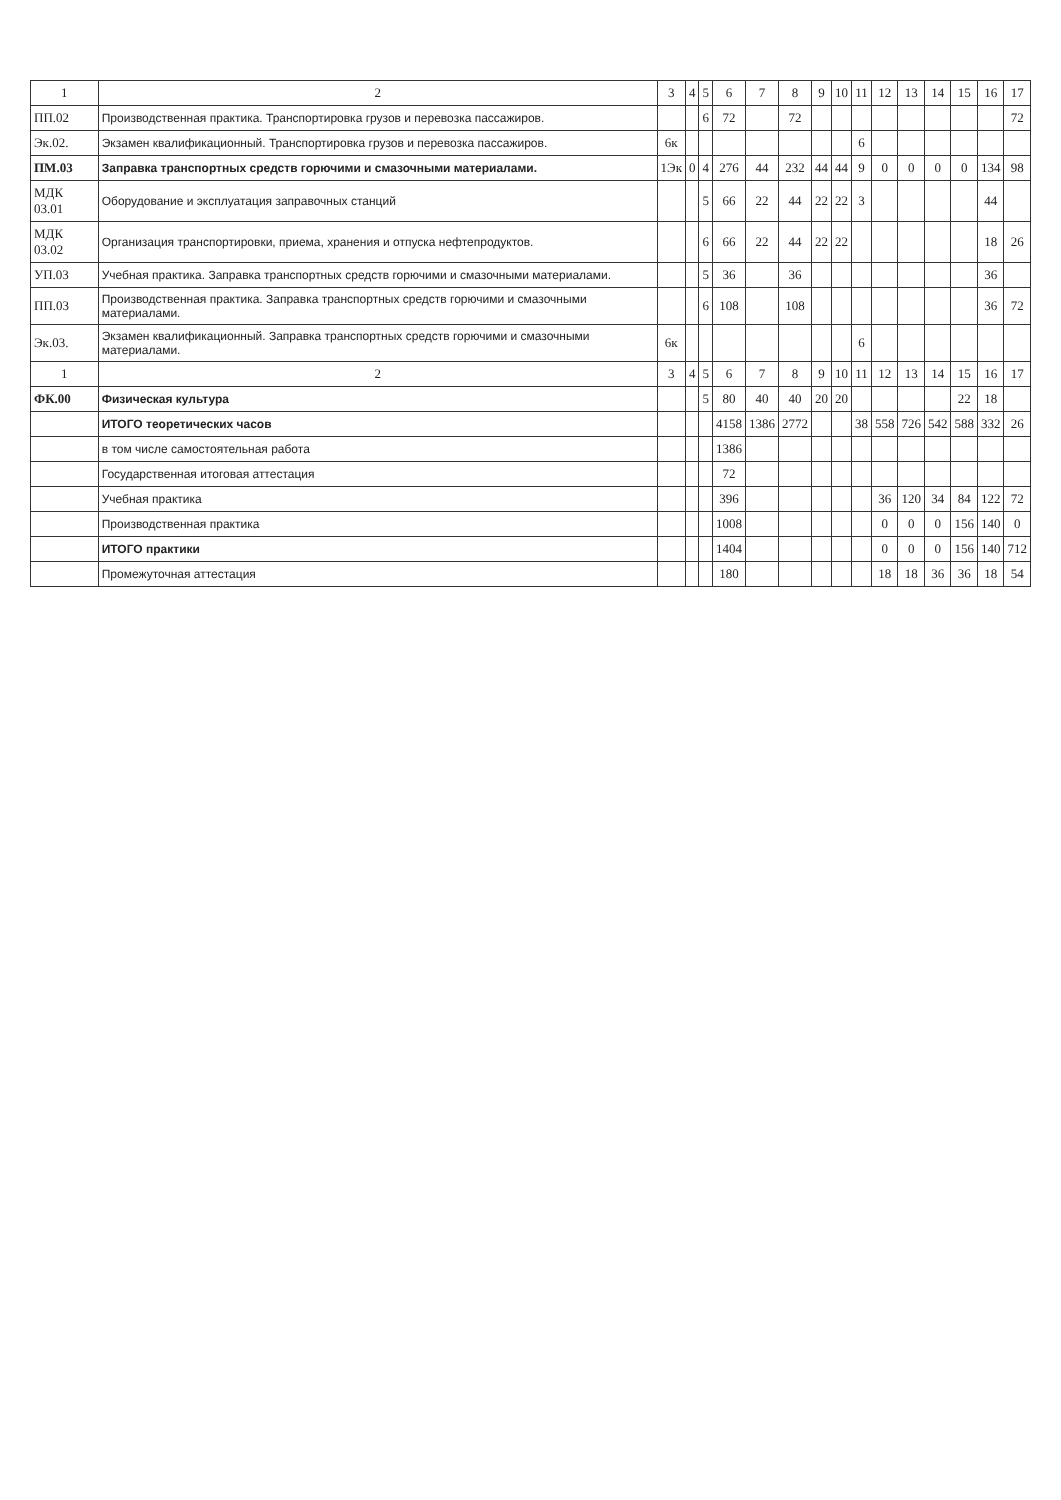| 1 | 2 | 3 | 4 | 5 | 6 | 7 | 8 | 9 | 10 | 11 | 12 | 13 | 14 | 15 | 16 | 17 |
| --- | --- | --- | --- | --- | --- | --- | --- | --- | --- | --- | --- | --- | --- | --- | --- | --- |
| ПП.02 | Производственная практика. Транспортировка грузов и перевозка пассажиров. | | | 6 | 72 | | 72 | | | | | | | | | 72 |
| Эк.02. | Экзамен квалификационный. Транспортировка грузов и перевозка пассажиров. | 6к | | | | | | | | 6 | | | | | | |
| ПМ.03 | Заправка транспортных средств горючими и смазочными материалами. | 1Эк | 0 | 4 | 276 | 44 | 232 | 44 | 44 | 9 | 0 | 0 | 0 | 0 | 134 | 98 |
| МДК 03.01 | Оборудование и эксплуатация заправочных станций | | | 5 | 66 | 22 | 44 | 22 | 22 | 3 | | | | | 44 | |
| МДК 03.02 | Организация транспортировки, приема, хранения и отпуска нефтепродуктов. | | | 6 | 66 | 22 | 44 | 22 | 22 | | | | | | 18 | 26 |
| УП.03 | Учебная практика. Заправка транспортных средств горючими и смазочными материалами. | | | 5 | 36 | | 36 | | | | | | | | 36 | |
| ПП.03 | Производственная практика. Заправка транспортных средств горючими и смазочными материалами. | | | 6 | 108 | | 108 | | | | | | | | 36 | 72 |
| Эк.03. | Экзамен квалификационный. Заправка транспортных средств горючими и смазочными материалами. | 6к | | | | | | | | 6 | | | | | | |
| 1 | 2 | 3 | 4 | 5 | 6 | 7 | 8 | 9 | 10 | 11 | 12 | 13 | 14 | 15 | 16 | 17 |
| ФК.00 | Физическая культура | | | 5 | 80 | 40 | 40 | 20 | 20 | | | | | 22 | 18 | |
| | ИТОГО теоретических часов | | | | 4158 | 1386 | 2772 | | | 38 | 558 | 726 | 542 | 588 | 332 | 26 |
| | в том числе самостоятельная работа | | | | 1386 | | | | | | | | | | | |
| | Государственная итоговая аттестация | | | | 72 | | | | | | | | | | | |
| | Учебная практика | | | | 396 | | | | | | 36 | 120 | 34 | 84 | 122 | 72 |
| | Производственная практика | | | | 1008 | | | | | | 0 | 0 | 0 | 156 | 140 | 0 |
| | ИТОГО практики | | | | 1404 | | | | | | 0 | 0 | 0 | 156 | 140 | 712 |
| | Промежуточная аттестация | | | | 180 | | | | | | 18 | 18 | 36 | 36 | 18 | 54 |